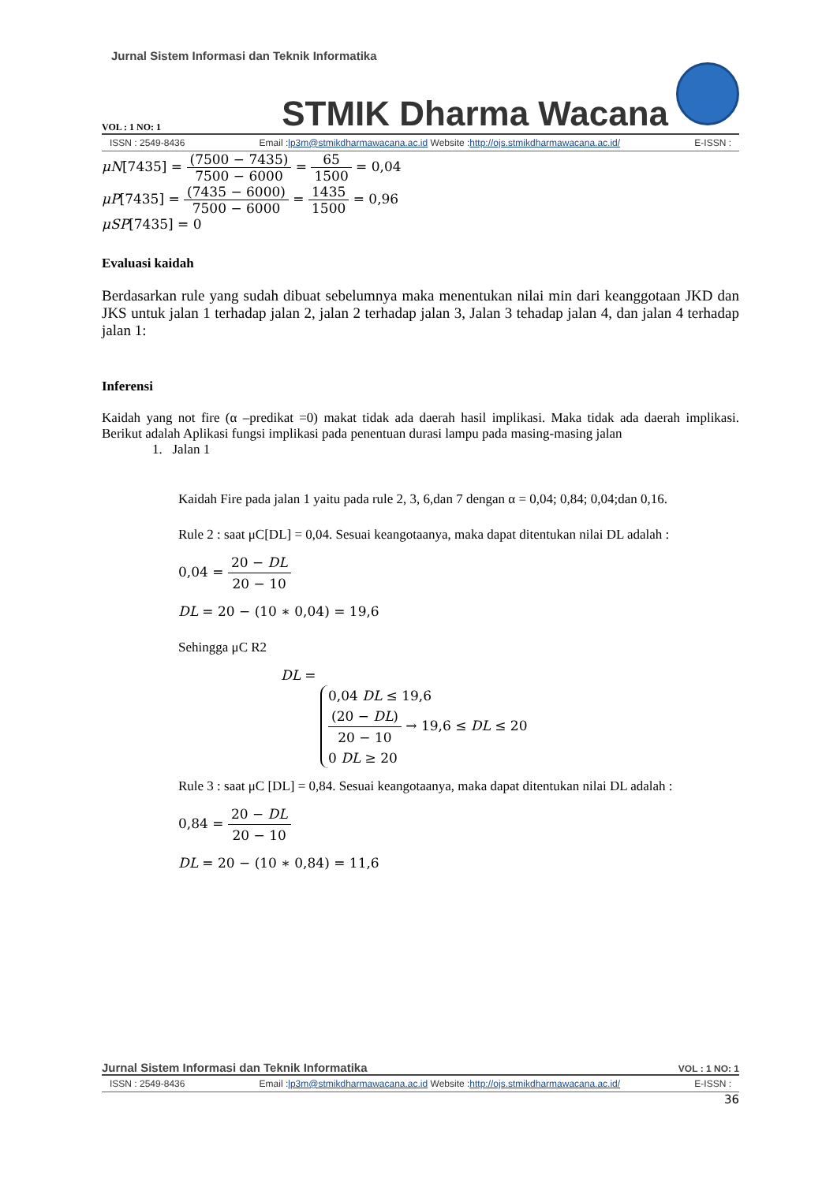Jurnal Sistem Informasi dan Teknik Informatika
VOL : 1 NO: 1 STMIK Dharma Wacana
ISSN : 2549-8436 Email :lp3m@stmikdharmawacana.ac.id Website :http://ojs.stmikdharmawacana.ac.id/ E-ISSN :
μN[7435] = (7500 − 7435) 7500 − 6000 = 65 1500 = 0,04
μP[7435] = (7435 − 6000) 7500 − 6000 = 1435 1500 = 0,96
μSP[7435] = 0
Evaluasi kaidah
Berdasarkan rule yang sudah dibuat sebelumnya maka menentukan nilai min dari keanggotaan JKD dan JKS untuk jalan 1 terhadap jalan 2, jalan 2 terhadap jalan 3, Jalan 3 tehadap jalan 4, dan jalan 4 terhadap jalan 1:
Inferensi
Kaidah yang not fire (α –predikat =0) makat tidak ada daerah hasil implikasi. Maka tidak ada daerah implikasi. Berikut adalah Aplikasi fungsi implikasi pada penentuan durasi lampu pada masing-masing jalan
1. Jalan 1
Kaidah Fire pada jalan 1 yaitu pada rule 2, 3, 6,dan 7 dengan α = 0,04; 0,84; 0,04;dan 0,16.
Rule 2 : saat μC[DL] = 0,04. Sesuai keangotaanya, maka dapat ditentukan nilai DL adalah :
0,04 = 20 − DL 20 − 10
DL = 20 − (10 ∗ 0,04) = 19,6
Sehingga μC R2
DL =
0,04 DL ≤ 19,6
(20 − DL) 20 − 10 → 19,6 ≤ DL ≤ 20
0 DL ≥ 20
Rule 3 : saat μC [DL] = 0,84. Sesuai keangotaanya, maka dapat ditentukan nilai DL adalah :
0,84 = 20 − DL 20 − 10
DL = 20 − (10 ∗ 0,84) = 11,6
Jurnal Sistem Informasi dan Teknik Informatika VOL : 1 NO: 1
ISSN : 2549-8436 Email :lp3m@stmikdharmawacana.ac.id Website :http://ojs.stmikdharmawacana.ac.id/ E-ISSN :
36